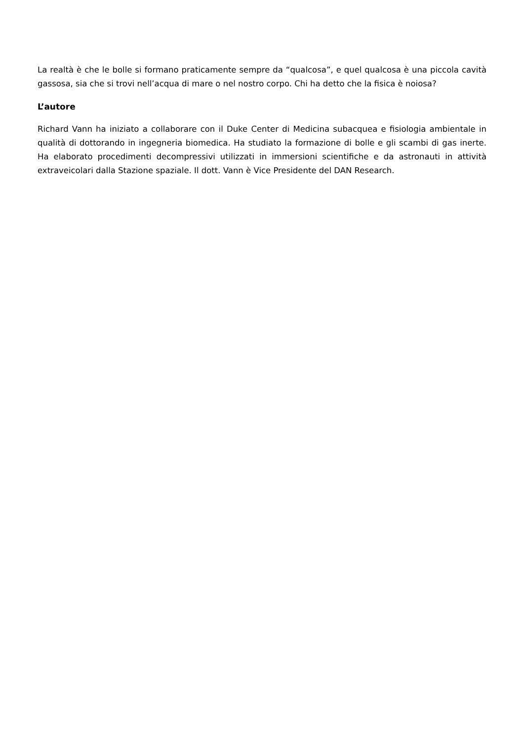La realtà è che le bolle si formano praticamente sempre da “qualcosa”, e quel qualcosa è una piccola cavità gassosa, sia che si trovi nell’acqua di mare o nel nostro corpo. Chi ha detto che la fisica è noiosa?
L’autore
Richard Vann ha iniziato a collaborare con il Duke Center di Medicina subacquea e fisiologia ambientale in qualità di dottorando in ingegneria biomedica. Ha studiato la formazione di bolle e gli scambi di gas inerte. Ha elaborato procedimenti decompressivi utilizzati in immersioni scientifiche e da astronauti in attività extraveicolari dalla Stazione spaziale. Il dott. Vann è Vice Presidente del DAN Research.